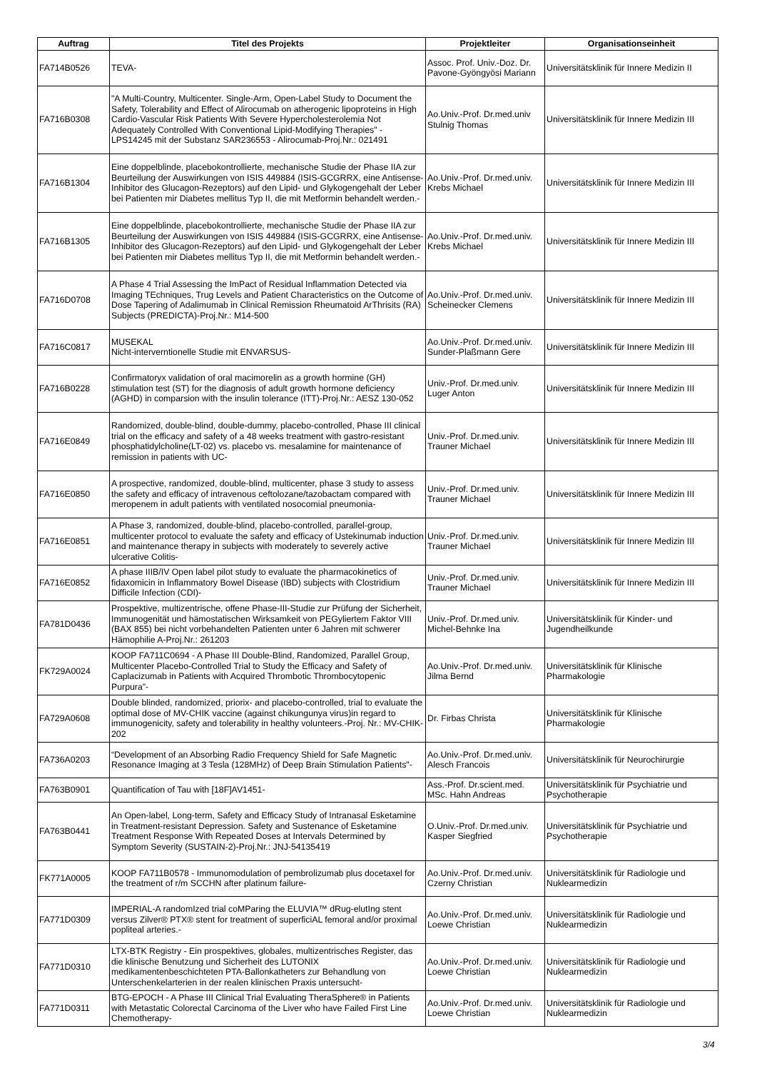| Auftrag | Titel des Projekts | Projektleiter | Organisationseinheit |
| --- | --- | --- | --- |
| FA714B0526 | TEVA- | Assoc. Prof. Univ.-Doz. Dr. Pavone-Gyöngyösi Mariann | Universitätsklinik für Innere Medizin II |
| FA716B0308 | "A Multi-Country, Multicenter. Single-Arm, Open-Label Study to Document the Safety, Tolerability and Effect of Alirocumab on atherogenic lipoproteins in High Cardio-Vascular Risk Patients With Severe Hypercholesterolemia Not Adequately Controlled With Conventional Lipid-Modifying Therapies" - LPS14245 mit der Substanz SAR236553 - Alirocumab-Proj.Nr.: 021491 | Ao.Univ.-Prof. Dr.med.univ Stulnig Thomas | Universitätsklinik für Innere Medizin III |
| FA716B1304 | Eine doppelblinde, placebokontrollierte, mechanische Studie der Phase IIA zur Beurteilung der Auswirkungen von ISIS 449884 (ISIS-GCGRRX, eine Antisense-Inhibitor des Glucagon-Rezeptors) auf den Lipid- und Glykogengehalt der Leber bei Patienten mir Diabetes mellitus Typ II, die mit Metformin behandelt werden.- | Ao.Univ.-Prof. Dr.med.univ. Krebs Michael | Universitätsklinik für Innere Medizin III |
| FA716B1305 | Eine doppelblinde, placebokontrollierte, mechanische Studie der Phase IIA zur Beurteilung der Auswirkungen von ISIS 449884 (ISIS-GCGRRX, eine Antisense-Inhibitor des Glucagon-Rezeptors) auf den Lipid- und Glykogengehalt der Leber bei Patienten mir Diabetes mellitus Typ II, die mit Metformin behandelt werden.- | Ao.Univ.-Prof. Dr.med.univ. Krebs Michael | Universitätsklinik für Innere Medizin III |
| FA716D0708 | A Phase 4 Trial Assessing the ImPact of Residual Inflammation Detected via Imaging TEchniques, Trug Levels and Patient Characteristics on the Outcome of Dose Tapering of Adalimumab in Clinical Remission Rheumatoid ArThrisits (RA) Subjects (PREDICTA)-Proj.Nr.: M14-500 | Ao.Univ.-Prof. Dr.med.univ. Scheinecker Clemens | Universitätsklinik für Innere Medizin III |
| FA716C0817 | MUSEKAL Nicht-interverntionelle Studie mit ENVARSUS- | Ao.Univ.-Prof. Dr.med.univ. Sunder-Plaßmann Gere | Universitätsklinik für Innere Medizin III |
| FA716B0228 | Confirmatoryx validation of oral macimorelin as a growth hormine (GH) stimulation test (ST) for the diagnosis of adult growth hormone deficiency (AGHD) in comparsion with the insulin tolerance (ITT)-Proj.Nr.: AESZ 130-052 | Univ.-Prof. Dr.med.univ. Luger Anton | Universitätsklinik für Innere Medizin III |
| FA716E0849 | Randomized, double-blind, double-dummy, placebo-controlled, Phase III clinical trial on the efficacy and safety of a 48 weeks treatment with gastro-resistant phosphatidylcholine(LT-02) vs. placebo vs. mesalamine for maintenance of remission in patients with UC- | Univ.-Prof. Dr.med.univ. Trauner Michael | Universitätsklinik für Innere Medizin III |
| FA716E0850 | A prospective, randomized, double-blind, multicenter, phase 3 study to assess the safety and efficacy of intravenous ceftolozane/tazobactam compared with meropenem in adult patients with ventilated nosocomial pneumonia- | Univ.-Prof. Dr.med.univ. Trauner Michael | Universitätsklinik für Innere Medizin III |
| FA716E0851 | A Phase 3, randomized, double-blind, placebo-controlled, parallel-group, multicenter protocol to evaluate the safety and efficacy of Ustekinumab induction and maintenance therapy in subjects with moderately to severely active ulcerative Colitis- | Univ.-Prof. Dr.med.univ. Trauner Michael | Universitätsklinik für Innere Medizin III |
| FA716E0852 | A phase IIIB/IV Open label pilot study to evaluate the pharmacokinetics of fidaxomicin in Inflammatory Bowel Disease (IBD) subjects with Clostridium Difficile Infection (CDI)- | Univ.-Prof. Dr.med.univ. Trauner Michael | Universitätsklinik für Innere Medizin III |
| FA781D0436 | Prospektive, multizentrische, offene Phase-III-Studie zur Prüfung der Sicherheit, Immunogenität und hämostatischen Wirksamkeit von PEGyliertem Faktor VIII (BAX 855) bei nicht vorbehandelten Patienten unter 6 Jahren mit schwerer Hämophilie A-Proj.Nr.: 261203 | Univ.-Prof. Dr.med.univ. Michel-Behnke Ina | Universitätsklinik für Kinder- und Jugendheilkunde |
| FK729A0024 | KOOP FA711C0694 - A Phase III Double-Blind, Randomized, Parallel Group, Multicenter Placebo-Controlled Trial to Study the Efficacy and Safety of Caplacizumab in Patients with Acquired Thrombotic Thrombocytopenic Purpura"- | Ao.Univ.-Prof. Dr.med.univ. Jilma Bernd | Universitätsklinik für Klinische Pharmakologie |
| FA729A0608 | Double blinded, randomized, priorix- and placebo-controlled, trial to evaluate the optimal dose of MV-CHIK vaccine (against chikungunya virus)in regard to immunogenicity, safety and tolerability in healthy volunteers.-Proj. Nr.: MV-CHIK-202 | Dr. Firbas Christa | Universitätsklinik für Klinische Pharmakologie |
| FA736A0203 | “Development of an Absorbing Radio Frequency Shield for Safe Magnetic Resonance Imaging at 3 Tesla (128MHz) of Deep Brain Stimulation Patients"- | Ao.Univ.-Prof. Dr.med.univ. Alesch Francois | Universitätsklinik für Neurochirurgie |
| FA763B0901 | Quantification of Tau with [18F]AV1451- | Ass.-Prof. Dr.scient.med. MSc. Hahn Andreas | Universitätsklinik für Psychiatrie und Psychotherapie |
| FA763B0441 | An Open-label, Long-term, Safety and Efficacy Study of Intranasal Esketamine in Treatment-resistant Depression. Safety and Sustenance of Esketamine Treatment Response With Repeated Doses at Intervals Determined by Symptom Severity (SUSTAIN-2)-Proj.Nr.: JNJ-54135419 | O.Univ.-Prof. Dr.med.univ. Kasper Siegfried | Universitätsklinik für Psychiatrie und Psychotherapie |
| FK771A0005 | KOOP FA711B0578 - Immunomodulation of pembrolizumab plus docetaxel for the treatment of r/m SCCHN after platinum failure- | Ao.Univ.-Prof. Dr.med.univ. Czerny Christian | Universitätsklinik für Radiologie und Nuklearmedizin |
| FA771D0309 | IMPERIAL-A randomIzed trial coMParing the ELUVIA™ dRug-elutIng stent versus Zilver® PTX® stent for treatment of superficiAL femoral and/or proximal popliteal arteries.- | Ao.Univ.-Prof. Dr.med.univ. Loewe Christian | Universitätsklinik für Radiologie und Nuklearmedizin |
| FA771D0310 | LTX-BTK Registry - Ein prospektives, globales, multizentrisches Register, das die klinische Benutzung und Sicherheit des LUTONIX medikamentenbeschichteten PTA-Ballonkatheters zur Behandlung von Unterschenkelarterien in der realen klinischen Praxis untersucht- | Ao.Univ.-Prof. Dr.med.univ. Loewe Christian | Universitätsklinik für Radiologie und Nuklearmedizin |
| FA771D0311 | BTG-EPOCH - A Phase III Clinical Trial Evaluating TheraSphere® in Patients with Metastatic Colorectal Carcinoma of the Liver who have Failed First Line Chemotherapy- | Ao.Univ.-Prof. Dr.med.univ. Loewe Christian | Universitätsklinik für Radiologie und Nuklearmedizin |
3/4